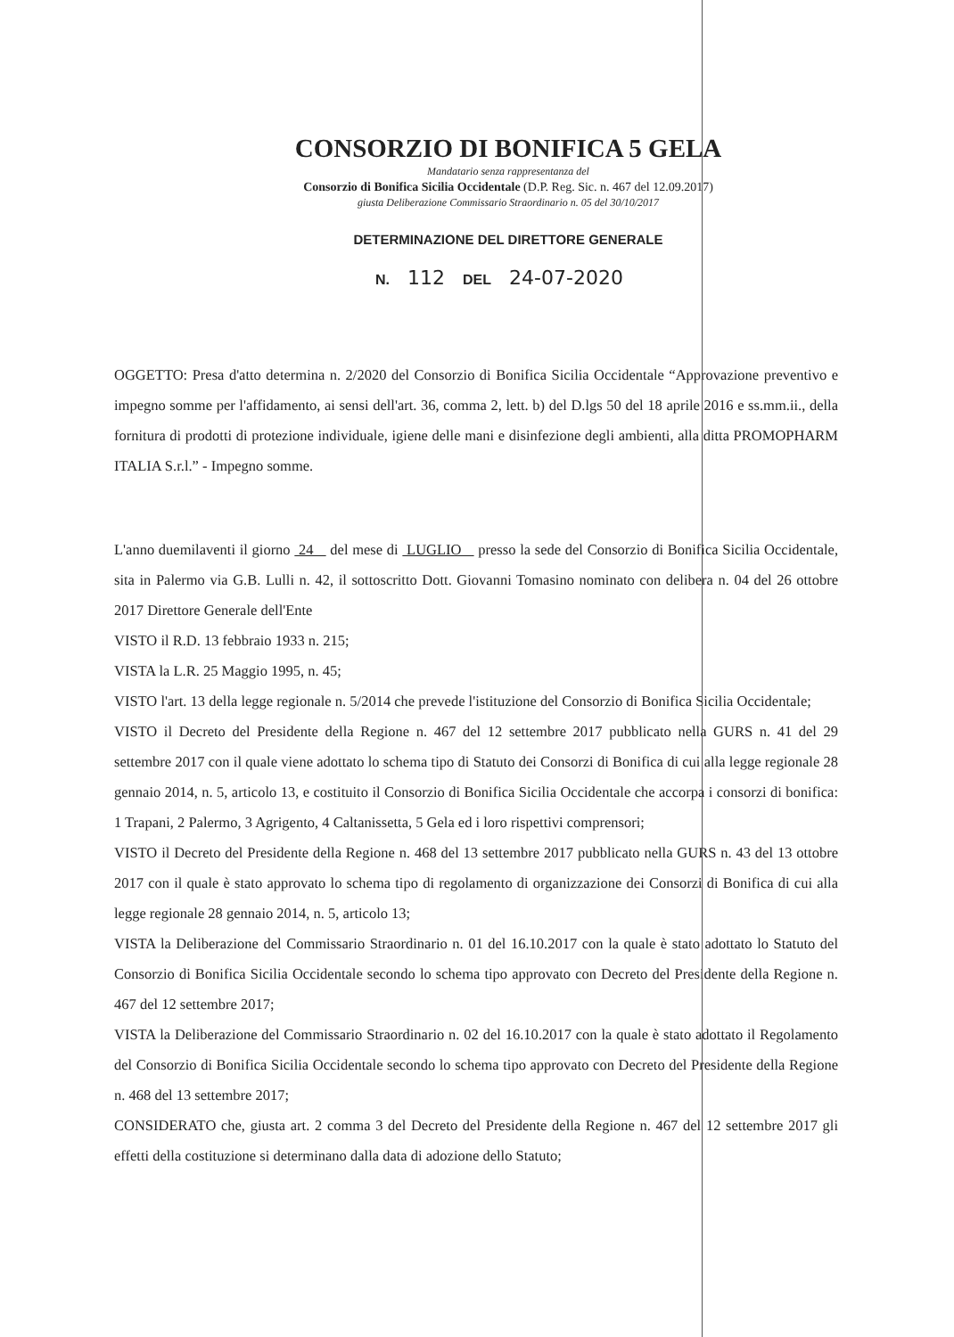CONSORZIO DI BONIFICA 5 GELA
Mandatario senza rappresentanza del
Consorzio di Bonifica Sicilia Occidentale (D.P. Reg. Sic. n. 467 del 12.09.2017)
giusta Deliberazione Commissario Straordinario n. 05 del 30/10/2017
DETERMINAZIONE DEL DIRETTORE GENERALE
N. 112 DEL 24-07-2020
OGGETTO: Presa d'atto determina n. 2/2020 del Consorzio di Bonifica Sicilia Occidentale “Approvazione preventivo e impegno somme per l'affidamento, ai sensi dell'art. 36, comma 2, lett. b) del D.lgs 50 del 18 aprile 2016 e ss.mm.ii., della fornitura di prodotti di protezione individuale, igiene delle mani e disinfezione degli ambienti, alla ditta PROMOPHARM ITALIA S.r.l.” - Impegno somme.
L'anno duemilaventi il giorno 24 del mese di LUGLIO presso la sede del Consorzio di Bonifica Sicilia Occidentale, sita in Palermo via G.B. Lulli n. 42, il sottoscritto Dott. Giovanni Tomasino nominato con delibera n. 04 del 26 ottobre 2017 Direttore Generale dell'Ente
VISTO il R.D. 13 febbraio 1933 n. 215;
VISTA la L.R. 25 Maggio 1995, n. 45;
VISTO l'art. 13 della legge regionale n. 5/2014 che prevede l'istituzione del Consorzio di Bonifica Sicilia Occidentale;
VISTO il Decreto del Presidente della Regione n. 467 del 12 settembre 2017 pubblicato nella GURS n. 41 del 29 settembre 2017 con il quale viene adottato lo schema tipo di Statuto dei Consorzi di Bonifica di cui alla legge regionale 28 gennaio 2014, n. 5, articolo 13, e costituito il Consorzio di Bonifica Sicilia Occidentale che accorpa i consorzi di bonifica: 1 Trapani, 2 Palermo, 3 Agrigento, 4 Caltanissetta, 5 Gela ed i loro rispettivi comprensori;
VISTO il Decreto del Presidente della Regione n. 468 del 13 settembre 2017 pubblicato nella GURS n. 43 del 13 ottobre 2017 con il quale è stato approvato lo schema tipo di regolamento di organizzazione dei Consorzi di Bonifica di cui alla legge regionale 28 gennaio 2014, n. 5, articolo 13;
VISTA la Deliberazione del Commissario Straordinario n. 01 del 16.10.2017 con la quale è stato adottato lo Statuto del Consorzio di Bonifica Sicilia Occidentale secondo lo schema tipo approvato con Decreto del Presidente della Regione n. 467 del 12 settembre 2017;
VISTA la Deliberazione del Commissario Straordinario n. 02 del 16.10.2017 con la quale è stato adottato il Regolamento del Consorzio di Bonifica Sicilia Occidentale secondo lo schema tipo approvato con Decreto del Presidente della Regione n. 468 del 13 settembre 2017;
CONSIDERATO che, giusta art. 2 comma 3 del Decreto del Presidente della Regione n. 467 del 12 settembre 2017 gli effetti della costituzione si determinano dalla data di adozione dello Statuto;